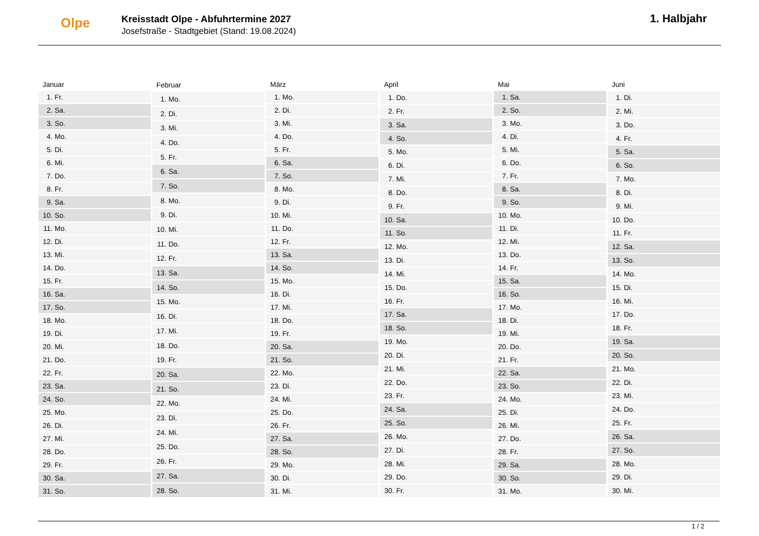Olpe
Kreisstadt Olpe - Abfuhrtermine 2027
Josefstraße - Stadtgebiet (Stand: 19.08.2024)
1. Halbjahr
| Januar | |
| --- | --- |
| 1. | Fr. |
| 2. | Sa. |
| 3. | So. |
| 4. | Mo. |
| 5. | Di. |
| 6. | Mi. |
| 7. | Do. |
| 8. | Fr. |
| 9. | Sa. |
| 10. | So. |
| 11. | Mo. |
| 12. | Di. |
| 13. | Mi. |
| 14. | Do. |
| 15. | Fr. |
| 16. | Sa. |
| 17. | So. |
| 18. | Mo. |
| 19. | Di. |
| 20. | Mi. |
| 21. | Do. |
| 22. | Fr. |
| 23. | Sa. |
| 24. | So. |
| 25. | Mo. |
| 26. | Di. |
| 27. | Mi. |
| 28. | Do. |
| 29. | Fr. |
| 30. | Sa. |
| 31. | So. |
| Februar | |
| --- | --- |
| 1. | Mo. |
| 2. | Di. |
| 3. | Mi. |
| 4. | Do. |
| 5. | Fr. |
| 6. | Sa. |
| 7. | So. |
| 8. | Mo. |
| 9. | Di. |
| 10. | Mi. |
| 11. | Do. |
| 12. | Fr. |
| 13. | Sa. |
| 14. | So. |
| 15. | Mo. |
| 16. | Di. |
| 17. | Mi. |
| 18. | Do. |
| 19. | Fr. |
| 20. | Sa. |
| 21. | So. |
| 22. | Mo. |
| 23. | Di. |
| 24. | Mi. |
| 25. | Do. |
| 26. | Fr. |
| 27. | Sa. |
| 28. | So. |
| März | |
| --- | --- |
| 1. | Mo. |
| 2. | Di. |
| 3. | Mi. |
| 4. | Do. |
| 5. | Fr. |
| 6. | Sa. |
| 7. | So. |
| 8. | Mo. |
| 9. | Di. |
| 10. | Mi. |
| 11. | Do. |
| 12. | Fr. |
| 13. | Sa. |
| 14. | So. |
| 15. | Mo. |
| 16. | Di. |
| 17. | Mi. |
| 18. | Do. |
| 19. | Fr. |
| 20. | Sa. |
| 21. | So. |
| 22. | Mo. |
| 23. | Di. |
| 24. | Mi. |
| 25. | Do. |
| 26. | Fr. |
| 27. | Sa. |
| 28. | So. |
| 29. | Mo. |
| 30. | Di. |
| 31. | Mi. |
| April | |
| --- | --- |
| 1. | Do. |
| 2. | Fr. |
| 3. | Sa. |
| 4. | So. |
| 5. | Mo. |
| 6. | Di. |
| 7. | Mi. |
| 8. | Do. |
| 9. | Fr. |
| 10. | Sa. |
| 11. | So. |
| 12. | Mo. |
| 13. | Di. |
| 14. | Mi. |
| 15. | Do. |
| 16. | Fr. |
| 17. | Sa. |
| 18. | So. |
| 19. | Mo. |
| 20. | Di. |
| 21. | Mi. |
| 22. | Do. |
| 23. | Fr. |
| 24. | Sa. |
| 25. | So. |
| 26. | Mo. |
| 27. | Di. |
| 28. | Mi. |
| 29. | Do. |
| 30. | Fr. |
| Mai | |
| --- | --- |
| 1. | Sa. |
| 2. | So. |
| 3. | Mo. |
| 4. | Di. |
| 5. | Mi. |
| 6. | Do. |
| 7. | Fr. |
| 8. | Sa. |
| 9. | So. |
| 10. | Mo. |
| 11. | Di. |
| 12. | Mi. |
| 13. | Do. |
| 14. | Fr. |
| 15. | Sa. |
| 16. | So. |
| 17. | Mo. |
| 18. | Di. |
| 19. | Mi. |
| 20. | Do. |
| 21. | Fr. |
| 22. | Sa. |
| 23. | So. |
| 24. | Mo. |
| 25. | Di. |
| 26. | Mi. |
| 27. | Do. |
| 28. | Fr. |
| 29. | Sa. |
| 30. | So. |
| 31. | Mo. |
| Juni | |
| --- | --- |
| 1. | Di. |
| 2. | Mi. |
| 3. | Do. |
| 4. | Fr. |
| 5. | Sa. |
| 6. | So. |
| 7. | Mo. |
| 8. | Di. |
| 9. | Mi. |
| 10. | Do. |
| 11. | Fr. |
| 12. | Sa. |
| 13. | So. |
| 14. | Mo. |
| 15. | Di. |
| 16. | Mi. |
| 17. | Do. |
| 18. | Fr. |
| 19. | Sa. |
| 20. | So. |
| 21. | Mo. |
| 22. | Di. |
| 23. | Mi. |
| 24. | Do. |
| 25. | Fr. |
| 26. | Sa. |
| 27. | So. |
| 28. | Mo. |
| 29. | Di. |
| 30. | Mi. |
1 / 2